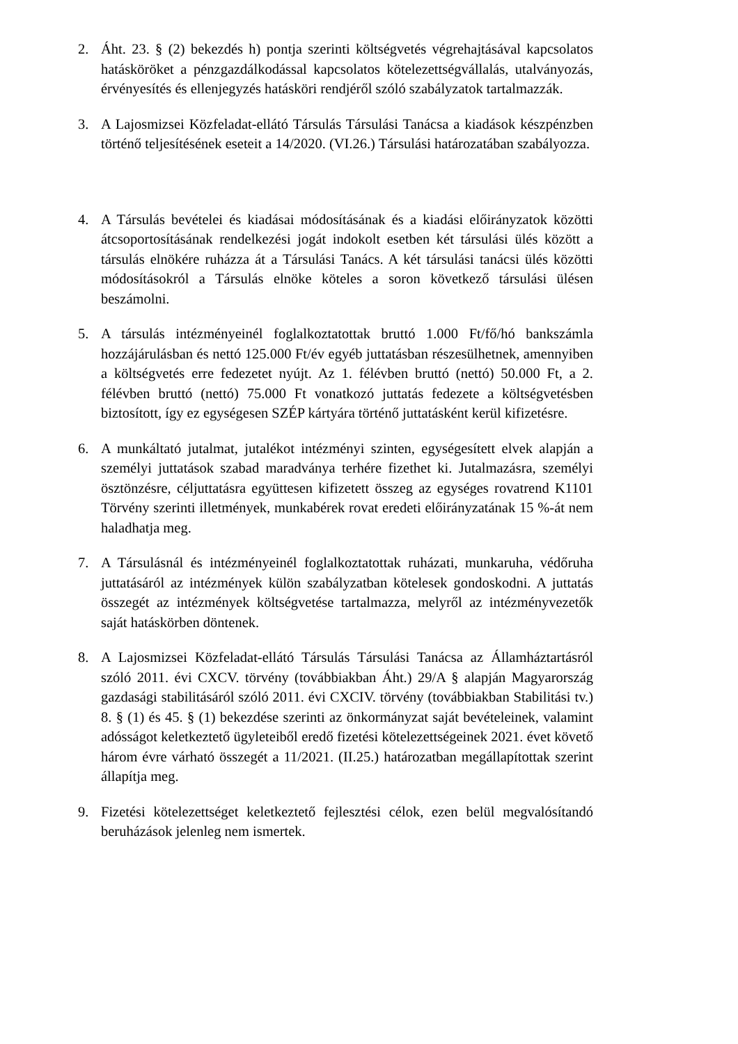2. Áht. 23. § (2) bekezdés h) pontja szerinti költségvetés végrehajtásával kapcsolatos hatásköröket a pénzgazdálkodással kapcsolatos kötelezettségvállalás, utalványozás, érvényesítés és ellenjegyzés hatásköri rendjéről szóló szabályzatok tartalmazzák.
3. A Lajosmizsei Közfeladat-ellátó Társulás Társulási Tanácsa a kiadások készpénzben történő teljesítésének eseteit a 14/2020. (VI.26.) Társulási határozatában szabályozza.
4. A Társulás bevételei és kiadásai módosításának és a kiadási előirányzatok közötti átcsoportosításának rendelkezési jogát indokolt esetben két társulási ülés között a társulás elnökére ruházza át a Társulási Tanács. A két társulási tanácsi ülés közötti módosításokról a Társulás elnöke köteles a soron következő társulási ülésen beszámolni.
5. A társulás intézményeinél foglalkoztatottak bruttó 1.000 Ft/fő/hó bankszámla hozzájárulásban és nettó 125.000 Ft/év egyéb juttatásban részesülhetnek, amennyiben a költségvetés erre fedezetet nyújt. Az 1. félévben bruttó (nettó) 50.000 Ft, a 2. félévben bruttó (nettó) 75.000 Ft vonatkozó juttatás fedezete a költségvetésben biztosított, így ez egységesen SZÉP kártyára történő juttatásként kerül kifizetésre.
6. A munkáltató jutalmat, jutalékot intézményi szinten, egységesített elvek alapján a személyi juttatások szabad maradványa terhére fizethet ki. Jutalmazásra, személyi ösztönzésre, céljuttatásra együttesen kifizetett összeg az egységes rovatrend K1101 Törvény szerinti illetmények, munkabérek rovat eredeti előirányzatának 15 %-át nem haladhatja meg.
7. A Társulásnál és intézményeinél foglalkoztatottak ruházati, munkaruha, védőruha juttatásáról az intézmények külön szabályzatban kötelesek gondoskodni. A juttatás összegét az intézmények költségvetése tartalmazza, melyről az intézményvezetők saját hatáskörben döntenek.
8. A Lajosmizsei Közfeladat-ellátó Társulás Társulási Tanácsa az Államháztartásról szóló 2011. évi CXCV. törvény (továbbiakban Áht.) 29/A § alapján Magyarország gazdasági stabilitásáról szóló 2011. évi CXCIV. törvény (továbbiakban Stabilitási tv.) 8. § (1) és 45. § (1) bekezdése szerinti az önkormányzat saját bevételeinek, valamint adósságot keletkeztető ügyleteiből eredő fizetési kötelezettségeinek 2021. évet követő három évre várható összegét a 11/2021. (II.25.) határozatban megállapítottak szerint állapítja meg.
9. Fizetési kötelezettséget keletkeztető fejlesztési célok, ezen belül megvalósítandó beruházások jelenleg nem ismertek.